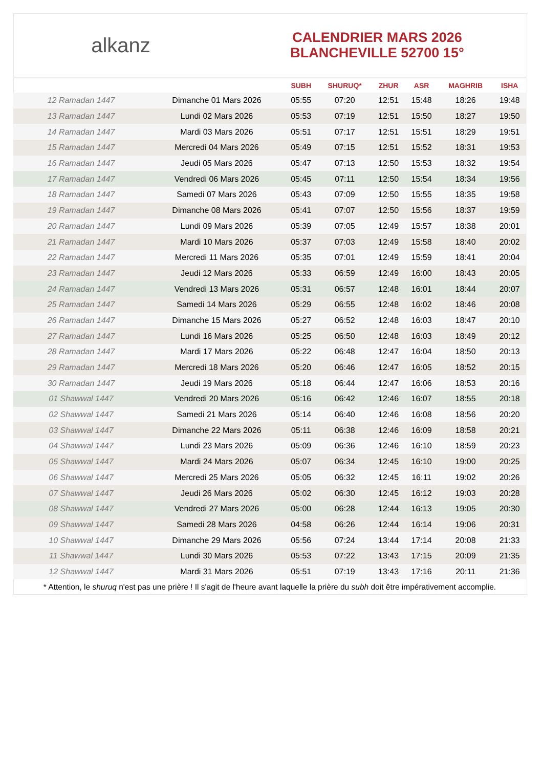alkanz
CALENDRIER MARS 2026
BLANCHEVILLE 52700 15°
| | | SUBH | SHURUQ* | ZHUR | ASR | MAGHRIB | ISHA |
| --- | --- | --- | --- | --- | --- | --- | --- |
| 12 Ramadan 1447 | Dimanche 01 Mars 2026 | 05:55 | 07:20 | 12:51 | 15:48 | 18:26 | 19:48 |
| 13 Ramadan 1447 | Lundi 02 Mars 2026 | 05:53 | 07:19 | 12:51 | 15:50 | 18:27 | 19:50 |
| 14 Ramadan 1447 | Mardi 03 Mars 2026 | 05:51 | 07:17 | 12:51 | 15:51 | 18:29 | 19:51 |
| 15 Ramadan 1447 | Mercredi 04 Mars 2026 | 05:49 | 07:15 | 12:51 | 15:52 | 18:31 | 19:53 |
| 16 Ramadan 1447 | Jeudi 05 Mars 2026 | 05:47 | 07:13 | 12:50 | 15:53 | 18:32 | 19:54 |
| 17 Ramadan 1447 | Vendredi 06 Mars 2026 | 05:45 | 07:11 | 12:50 | 15:54 | 18:34 | 19:56 |
| 18 Ramadan 1447 | Samedi 07 Mars 2026 | 05:43 | 07:09 | 12:50 | 15:55 | 18:35 | 19:58 |
| 19 Ramadan 1447 | Dimanche 08 Mars 2026 | 05:41 | 07:07 | 12:50 | 15:56 | 18:37 | 19:59 |
| 20 Ramadan 1447 | Lundi 09 Mars 2026 | 05:39 | 07:05 | 12:49 | 15:57 | 18:38 | 20:01 |
| 21 Ramadan 1447 | Mardi 10 Mars 2026 | 05:37 | 07:03 | 12:49 | 15:58 | 18:40 | 20:02 |
| 22 Ramadan 1447 | Mercredi 11 Mars 2026 | 05:35 | 07:01 | 12:49 | 15:59 | 18:41 | 20:04 |
| 23 Ramadan 1447 | Jeudi 12 Mars 2026 | 05:33 | 06:59 | 12:49 | 16:00 | 18:43 | 20:05 |
| 24 Ramadan 1447 | Vendredi 13 Mars 2026 | 05:31 | 06:57 | 12:48 | 16:01 | 18:44 | 20:07 |
| 25 Ramadan 1447 | Samedi 14 Mars 2026 | 05:29 | 06:55 | 12:48 | 16:02 | 18:46 | 20:08 |
| 26 Ramadan 1447 | Dimanche 15 Mars 2026 | 05:27 | 06:52 | 12:48 | 16:03 | 18:47 | 20:10 |
| 27 Ramadan 1447 | Lundi 16 Mars 2026 | 05:25 | 06:50 | 12:48 | 16:03 | 18:49 | 20:12 |
| 28 Ramadan 1447 | Mardi 17 Mars 2026 | 05:22 | 06:48 | 12:47 | 16:04 | 18:50 | 20:13 |
| 29 Ramadan 1447 | Mercredi 18 Mars 2026 | 05:20 | 06:46 | 12:47 | 16:05 | 18:52 | 20:15 |
| 30 Ramadan 1447 | Jeudi 19 Mars 2026 | 05:18 | 06:44 | 12:47 | 16:06 | 18:53 | 20:16 |
| 01 Shawwal 1447 | Vendredi 20 Mars 2026 | 05:16 | 06:42 | 12:46 | 16:07 | 18:55 | 20:18 |
| 02 Shawwal 1447 | Samedi 21 Mars 2026 | 05:14 | 06:40 | 12:46 | 16:08 | 18:56 | 20:20 |
| 03 Shawwal 1447 | Dimanche 22 Mars 2026 | 05:11 | 06:38 | 12:46 | 16:09 | 18:58 | 20:21 |
| 04 Shawwal 1447 | Lundi 23 Mars 2026 | 05:09 | 06:36 | 12:46 | 16:10 | 18:59 | 20:23 |
| 05 Shawwal 1447 | Mardi 24 Mars 2026 | 05:07 | 06:34 | 12:45 | 16:10 | 19:00 | 20:25 |
| 06 Shawwal 1447 | Mercredi 25 Mars 2026 | 05:05 | 06:32 | 12:45 | 16:11 | 19:02 | 20:26 |
| 07 Shawwal 1447 | Jeudi 26 Mars 2026 | 05:02 | 06:30 | 12:45 | 16:12 | 19:03 | 20:28 |
| 08 Shawwal 1447 | Vendredi 27 Mars 2026 | 05:00 | 06:28 | 12:44 | 16:13 | 19:05 | 20:30 |
| 09 Shawwal 1447 | Samedi 28 Mars 2026 | 04:58 | 06:26 | 12:44 | 16:14 | 19:06 | 20:31 |
| 10 Shawwal 1447 | Dimanche 29 Mars 2026 | 05:56 | 07:24 | 13:44 | 17:14 | 20:08 | 21:33 |
| 11 Shawwal 1447 | Lundi 30 Mars 2026 | 05:53 | 07:22 | 13:43 | 17:15 | 20:09 | 21:35 |
| 12 Shawwal 1447 | Mardi 31 Mars 2026 | 05:51 | 07:19 | 13:43 | 17:16 | 20:11 | 21:36 |
* Attention, le shuruq n'est pas une prière ! Il s'agit de l'heure avant laquelle la prière du subh doit être impérativement accomplie.